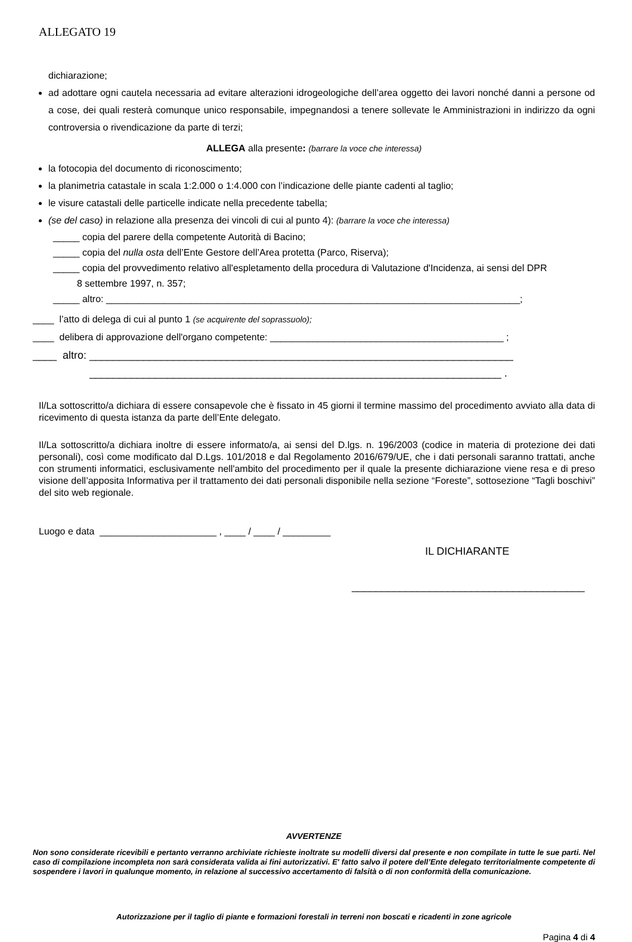ALLEGATO 19
dichiarazione;
ad adottare ogni cautela necessaria ad evitare alterazioni idrogeologiche dell’area oggetto dei lavori nonché danni a persone od a cose, dei quali resterà comunque unico responsabile, impegnandosi a tenere sollevate le Amministrazioni in indirizzo da ogni controversia o rivendicazione da parte di terzi;
ALLEGA alla presente: (barrare la voce che interessa)
la fotocopia del documento di riconoscimento;
la planimetria catastale in scala 1:2.000 o 1:4.000 con l’indicazione delle piante cadenti al taglio;
le visure catastali delle particelle indicate nella precedente tabella;
(se del caso) in relazione alla presenza dei vincoli di cui al punto 4): (barrare la voce che interessa)
_____ copia del parere della competente Autorità di Bacino;
_____ copia del nulla osta dell’Ente Gestore dell’Area protetta (Parco, Riserva);
_____ copia del provvedimento relativo all'espletamento della procedura di Valutazione d'Incidenza, ai sensi del DPR
8 settembre 1997, n. 357;
_____ altro: ______________________________________________________________________________;
____ l’atto di delega di cui al punto 1 (se acquirente del soprassuolo);
____ delibera di approvazione dell'organo competente: ____________________________________________ ;
____ altro: _______________________________________________________________________
_____________________________________________________________________ .
Il/La sottoscritto/a dichiara di essere consapevole che è fissato in 45 giorni il termine massimo del procedimento avviato alla data di ricevimento di questa istanza da parte dell’Ente delegato.
Il/La sottoscritto/a dichiara inoltre di essere informato/a, ai sensi del D.lgs. n. 196/2003 (codice in materia di protezione dei dati personali), così come modificato dal D.Lgs. 101/2018 e dal Regolamento 2016/679/UE, che i dati personali saranno trattati, anche con strumenti informatici, esclusivamente nell'ambito del procedimento per il quale la presente dichiarazione viene resa e di preso visione dell’apposita Informativa per il trattamento dei dati personali disponibile nella sezione “Foreste”, sottosezione “Tagli boschivi” del sito web regionale.
Luogo e data ______________________ , ____ / ____ / _________
IL DICHIARANTE
_______________________________________
AVVERTENZE
Non sono considerate ricevibili e pertanto verranno archiviate richieste inoltrate su modelli diversi dal presente e non compilate in tutte le sue parti. Nel caso di compilazione incompleta non sarà considerata valida ai fini autorizzativi. E' fatto salvo il potere dell’Ente delegato territorialmente competente di sospendere i lavori in qualunque momento, in relazione al successivo accertamento di falsità o di non conformità della comunicazione.
Autorizzazione per il taglio di piante e formazioni forestali in terreni non boscati e ricadenti in zone agricole
Pagina 4 di 4